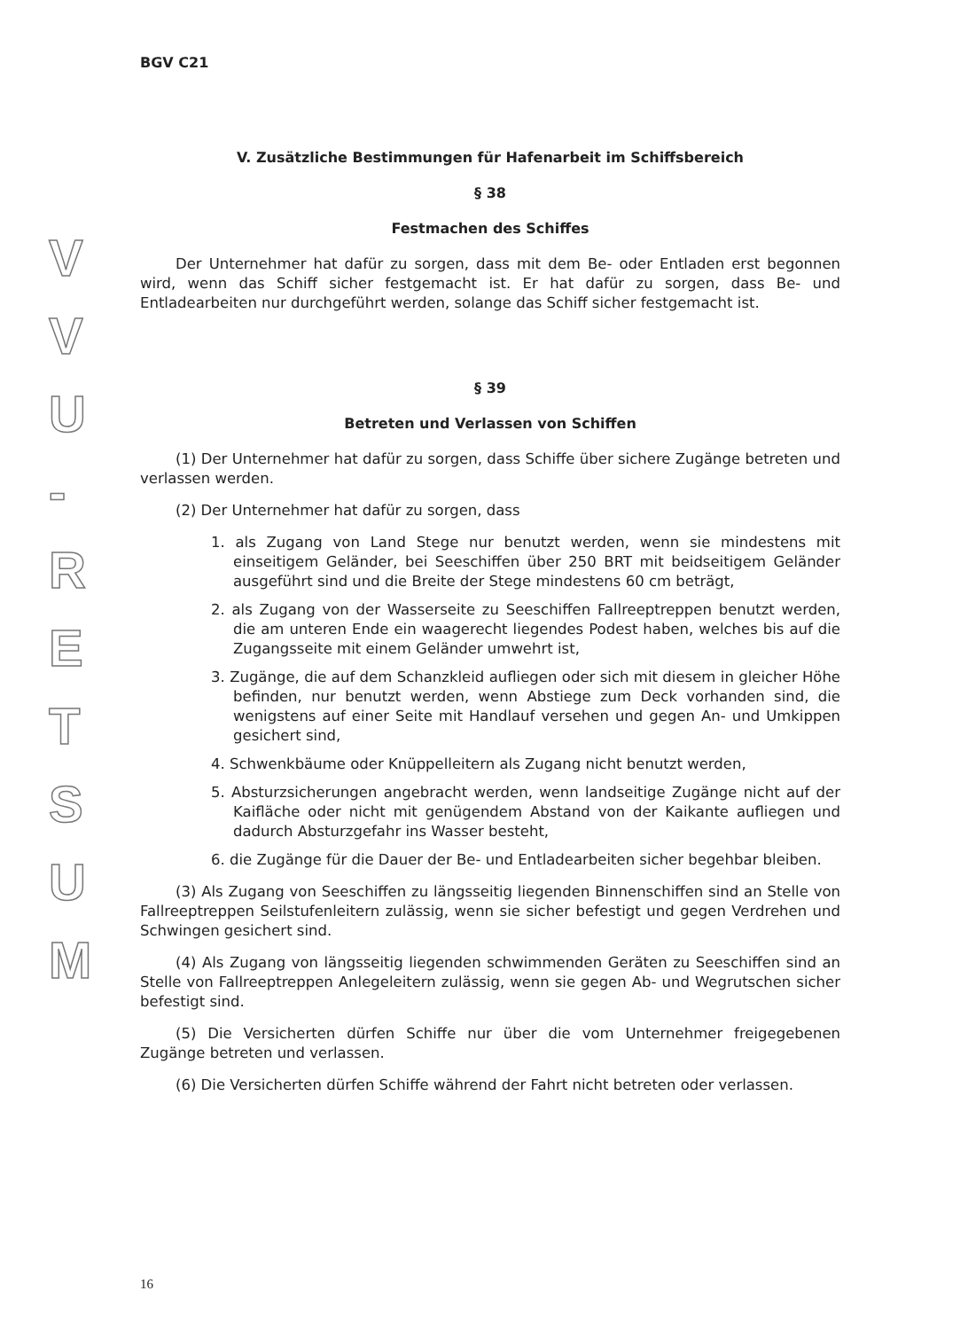VVU
-
RETSUM
BGV C21
V. Zusätzliche Bestimmungen für Hafenarbeit im Schiffsbereich
§ 38
Festmachen des Schiffes
Der Unternehmer hat dafür zu sorgen, dass mit dem Be- oder Entladen erst begonnen wird, wenn das Schiff sicher festgemacht ist. Er hat dafür zu sorgen, dass Be- und Entladearbeiten nur durchgeführt werden, solange das Schiff sicher festgemacht ist.
§ 39
Betreten und Verlassen von Schiffen
(1) Der Unternehmer hat dafür zu sorgen, dass Schiffe über sichere Zugänge betreten und verlassen werden.
(2) Der Unternehmer hat dafür zu sorgen, dass
1. als Zugang von Land Stege nur benutzt werden, wenn sie mindestens mit einseitigem Geländer, bei Seeschiffen über 250 BRT mit beidseitigem Geländer ausgeführt sind und die Breite der Stege mindestens 60 cm beträgt,
2. als Zugang von der Wasserseite zu Seeschiffen Fallreeptreppen benutzt werden, die am unteren Ende ein waagerecht liegendes Podest haben, welches bis auf die Zugangsseite mit einem Geländer umwehrt ist,
3. Zugänge, die auf dem Schanzkleid aufliegen oder sich mit diesem in gleicher Höhe befinden, nur benutzt werden, wenn Abstiege zum Deck vorhanden sind, die wenigstens auf einer Seite mit Handlauf versehen und gegen An- und Umkippen gesichert sind,
4. Schwenkbäume oder Knüppelleitern als Zugang nicht benutzt werden,
5. Absturzsicherungen angebracht werden, wenn landseitige Zugänge nicht auf der Kaifläche oder nicht mit genügendem Abstand von der Kaikante aufliegen und dadurch Absturzgefahr ins Wasser besteht,
6. die Zugänge für die Dauer der Be- und Entladearbeiten sicher begehbar bleiben.
(3) Als Zugang von Seeschiffen zu längsseitig liegenden Binnenschiffen sind an Stelle von Fallreeptreppen Seilstufenleitern zulässig, wenn sie sicher befestigt und gegen Verdrehen und Schwingen gesichert sind.
(4) Als Zugang von längsseitig liegenden schwimmenden Geräten zu Seeschiffen sind an Stelle von Fallreeptreppen Anlegeleitern zulässig, wenn sie gegen Ab- und Wegrutschen sicher befestigt sind.
(5) Die Versicherten dürfen Schiffe nur über die vom Unternehmer freigegebenen Zugänge betreten und verlassen.
(6) Die Versicherten dürfen Schiffe während der Fahrt nicht betreten oder verlassen.
16